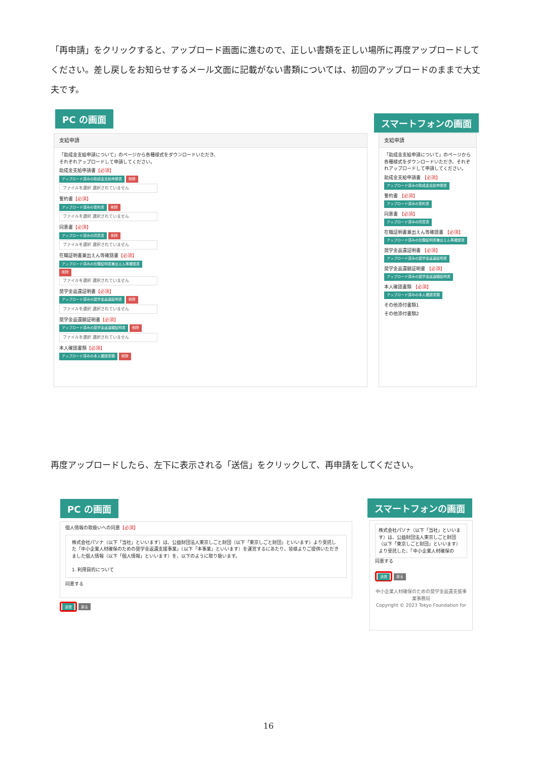「再申請」をクリックすると、アップロード画面に進むので、正しい書類を正しい場所に再度アップロードしてください。差し戻しをお知らせするメール文面に記載がない書類については、初回のアップロードのままで大丈夫です。
PC の画面 スマートフォンの画面
支給申請
「助成金支給申請について」のページから各種様式をダウンロードいただき、
それぞれアップロードして申請してください。
助成金支給申請書【必須】
アップロード済みの助成金支給申請書 削除
ファイルを選択 選択されていません
誓約書【必須】
アップロード済みの誓約書 削除
ファイルを選択 選択されていません
同意書【必須】
アップロード済みの同意書 削除
ファイルを選択 選択されていません
在職証明書兼出えん等確認書【必須】
アップロード済みの在職証明書兼出えん等確認書
削除
ファイルを選択 選択されていません
奨学金返還証明書【必須】
アップロード済みの奨学金返還証明書 削除
ファイルを選択 選択されていません
奨学金返還額証明書【必須】
アップロード済みの奨学金返還額証明書 削除
ファイルを選択 選択されていません
本人確認書類【必須】
アップロード済みの本人確認書類 削除
支給申請
「助成金支給申請について」のページから各種様式をダウンロードいただき、それぞれアップロードして申請してください。
助成金支給申請書 【必須】
アップロード済みの助成金支給申請書
誓約書 【必須】
アップロード済みの誓約書
同意書 【必須】
アップロード済みの同意書
在職証明書兼出えん等確認書 【必須】
アップロード済みの在職証明書兼出えん等確認書
奨学金返還証明書 【必須】
アップロード済みの奨学金返還証明書
奨学金返還額証明書 【必須】
アップロード済みの奨学金返還額証明書
本人確認書類 【必須】
アップロード済みの本人確認書類
その他添付書類1
その他添付書類2
再度アップロードしたら、左下に表示される「送信」をクリックして、再申請をしてください。
PC の画面 スマートフォンの画面
個人情報の取扱いへの同意【必須】
株式会社パソナ（以下「当社」といいます）は、公益財団法人東京しごと財団（以下「東京しごと財団」といいます）より受託した「中小企業人材確保のための奨学金返還支援事業」（以下「本事業」といいます）を運営するにあたり、皆様よりご提供いただきました個人情報（以下「個人情報」といいます）を、以下のように取り扱います。
1. 利用目的について
同意する
送信 戻る
株式会社パソナ（以下「当社」といいます）は、公益財団法人東京しごと財団（以下「東京しごと財団」といいます）より受託した、「中小企業人材確保の
同意する
送信 戻る
中小企業人材確保のための奨学金返還支援事業事務局
Copyright © 2023 Tokyo Foundation for
16